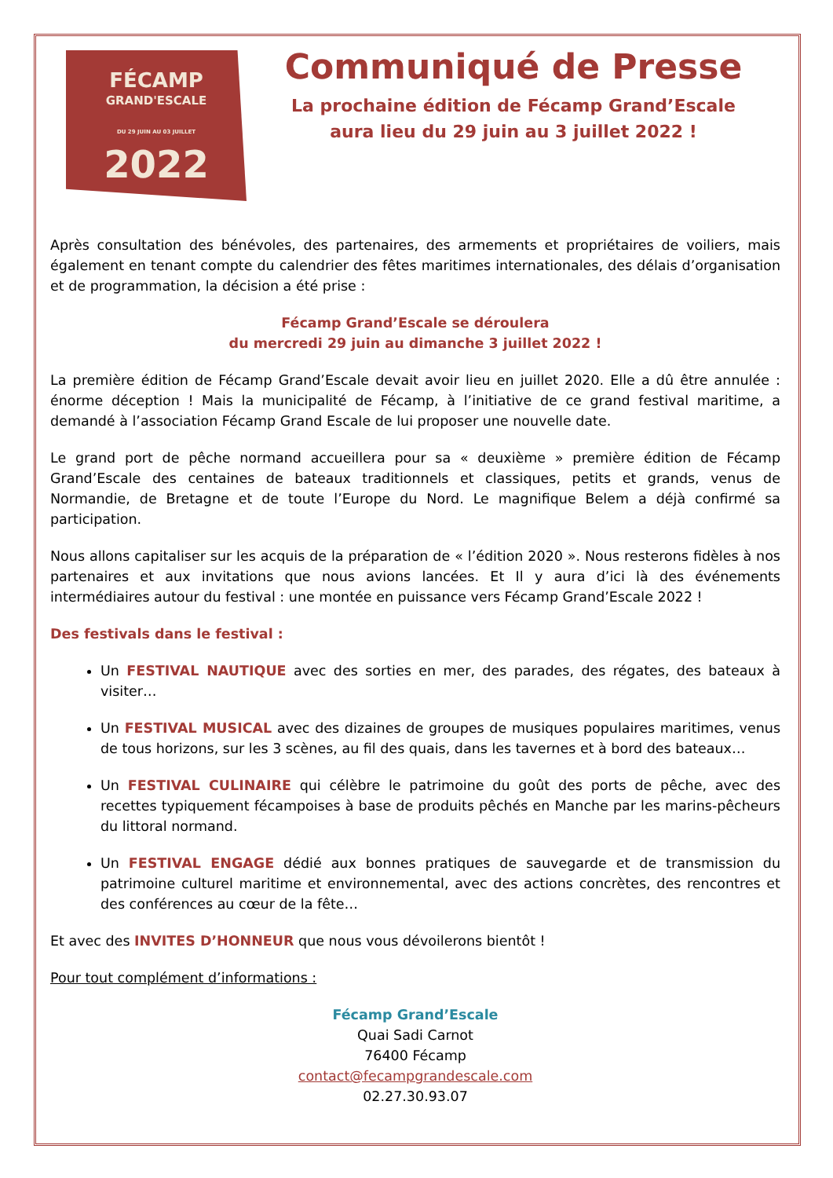FÉCAMP
GRAND'ESCALE
DU 29 JUIN AU 03 JUILLET
2022
Communiqué de Presse
La prochaine édition de Fécamp Grand’Escale
aura lieu du 29 juin au 3 juillet 2022 !
Après consultation des bénévoles, des partenaires, des armements et propriétaires de voiliers, mais également en tenant compte du calendrier des fêtes maritimes internationales, des délais d’organisation et de programmation, la décision a été prise :
Fécamp Grand’Escale se déroulera
du mercredi 29 juin au dimanche 3 juillet 2022 !
La première édition de Fécamp Grand’Escale devait avoir lieu en juillet 2020. Elle a dû être annulée : énorme déception ! Mais la municipalité de Fécamp, à l’initiative de ce grand festival maritime, a demandé à l’association Fécamp Grand Escale de lui proposer une nouvelle date.
Le grand port de pêche normand accueillera pour sa « deuxième » première édition de Fécamp Grand’Escale des centaines de bateaux traditionnels et classiques, petits et grands, venus de Normandie, de Bretagne et de toute l’Europe du Nord. Le magnifique Belem a déjà confirmé sa participation.
Nous allons capitaliser sur les acquis de la préparation de « l’édition 2020 ». Nous resterons fidèles à nos partenaires et aux invitations que nous avions lancées. Et Il y aura d’ici là des événements intermédiaires autour du festival : une montée en puissance vers Fécamp Grand’Escale 2022 !
Des festivals dans le festival :
Un FESTIVAL NAUTIQUE avec des sorties en mer, des parades, des régates, des bateaux à visiter…
Un FESTIVAL MUSICAL avec des dizaines de groupes de musiques populaires maritimes, venus de tous horizons, sur les 3 scènes, au fil des quais, dans les tavernes et à bord des bateaux…
Un FESTIVAL CULINAIRE qui célèbre le patrimoine du goût des ports de pêche, avec des recettes typiquement fécampoises à base de produits pêchés en Manche par les marins-pêcheurs du littoral normand.
Un FESTIVAL ENGAGE dédié aux bonnes pratiques de sauvegarde et de transmission du patrimoine culturel maritime et environnemental, avec des actions concrètes, des rencontres et des conférences au cœur de la fête…
Et avec des INVITES D’HONNEUR que nous vous dévoilerons bientôt !
Pour tout complément d’informations :
Fécamp Grand’Escale
Quai Sadi Carnot
76400 Fécamp
contact@fecampgrandescale.com
02.27.30.93.07